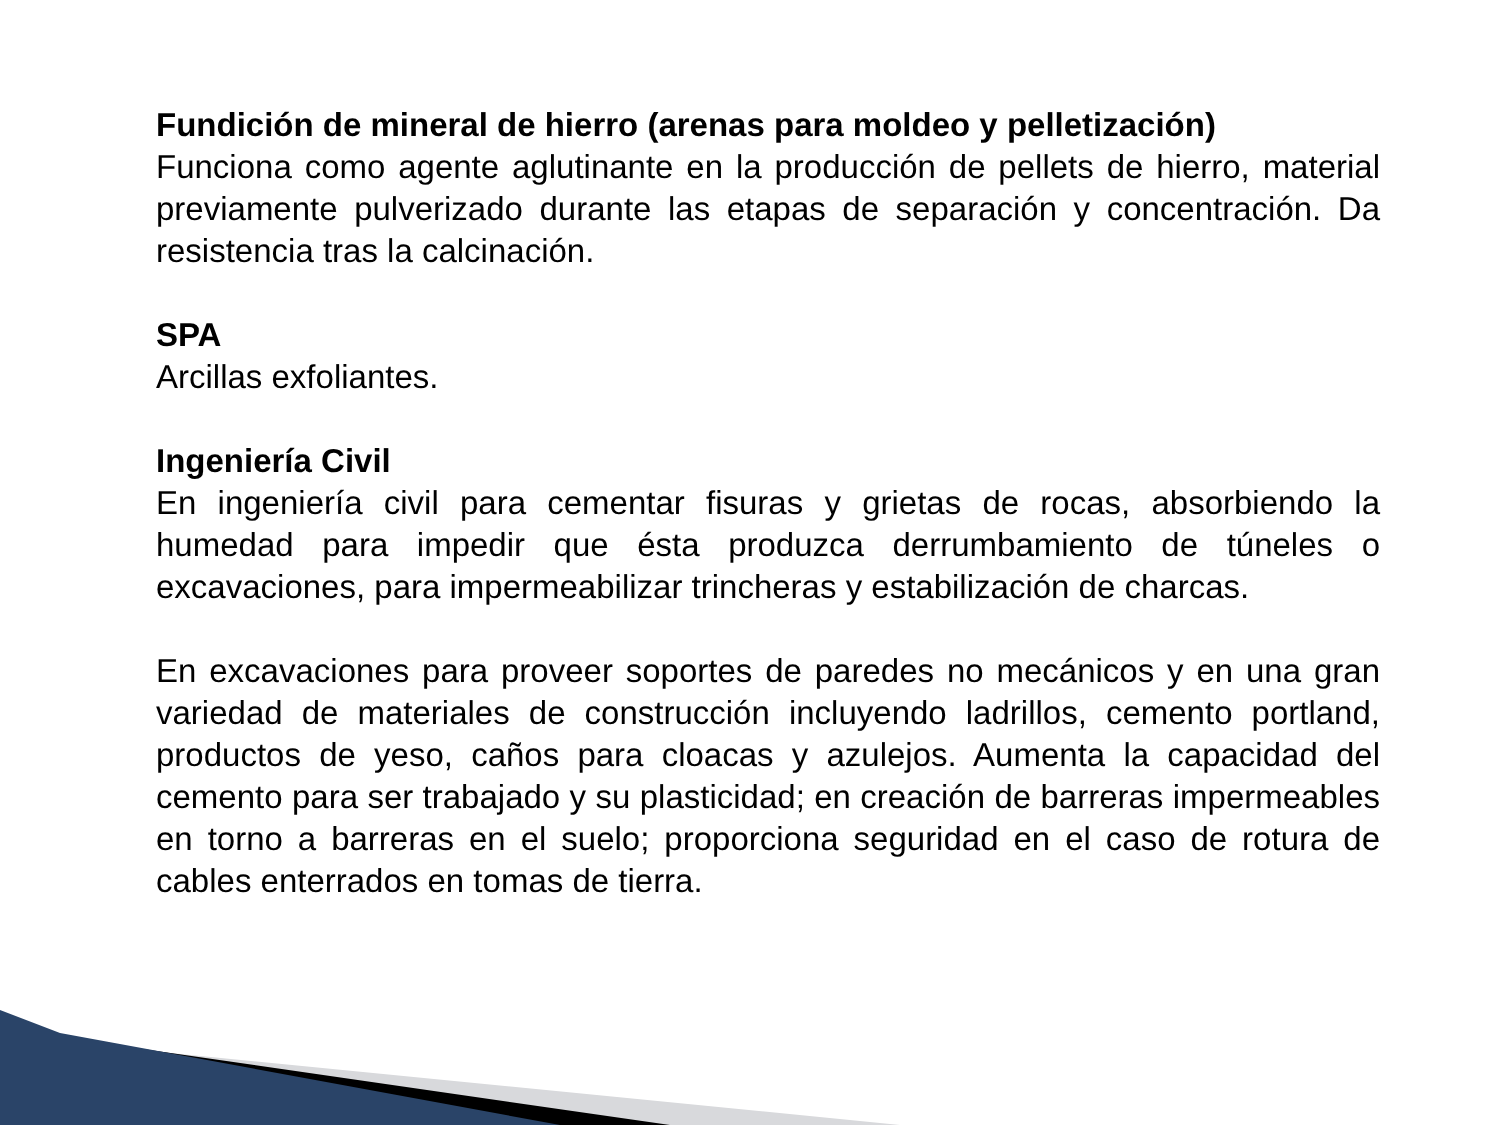Fundición de mineral de hierro (arenas para moldeo y pelletización)
Funciona como agente aglutinante en la producción de pellets de hierro, material previamente pulverizado durante las etapas de separación y concentración. Da resistencia tras la calcinación.
SPA
Arcillas exfoliantes.
Ingeniería Civil
En ingeniería civil para cementar fisuras y grietas de rocas, absorbiendo la humedad para impedir que ésta produzca derrumbamiento de túneles o excavaciones, para impermeabilizar trincheras y estabilización de charcas.
En excavaciones para proveer soportes de paredes no mecánicos y en una gran variedad de materiales de construcción incluyendo ladrillos, cemento portland, productos de yeso, caños para cloacas y azulejos. Aumenta la capacidad del cemento para ser trabajado y su plasticidad; en creación de barreras impermeables en torno a barreras en el suelo; proporciona seguridad en el caso de rotura de cables enterrados en tomas de tierra.